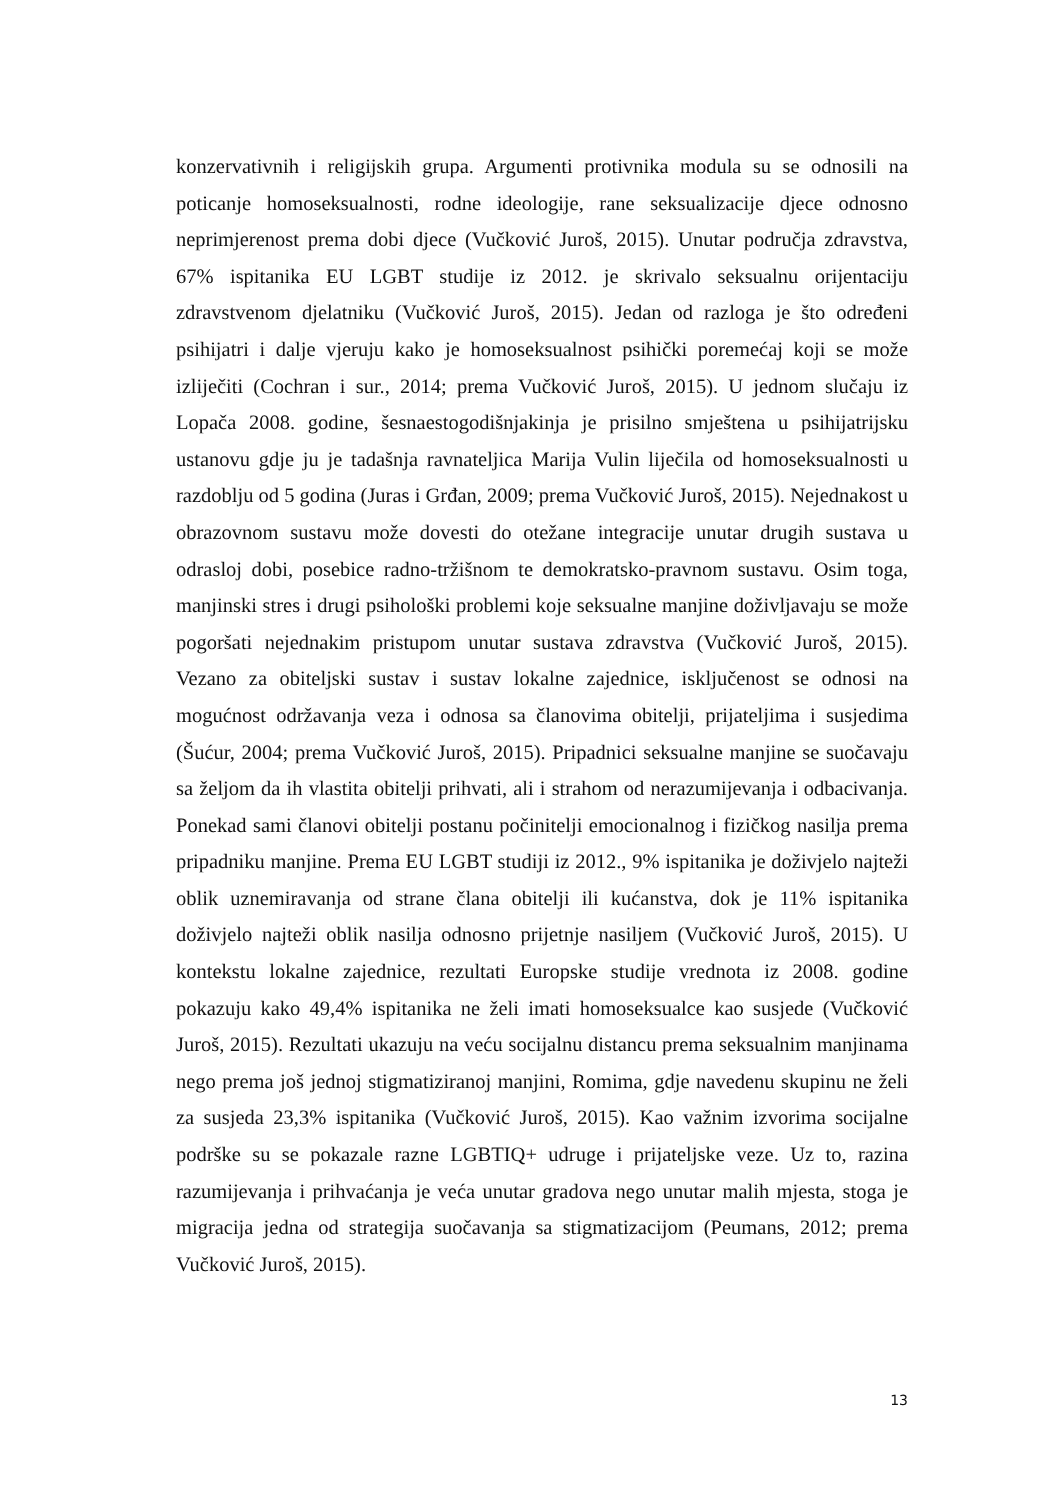konzervativnih i religijskih grupa. Argumenti protivnika modula su se odnosili na poticanje homoseksualnosti, rodne ideologije, rane seksualizacije djece odnosno neprimjerenost prema dobi djece (Vučković Juroš, 2015). Unutar područja zdravstva, 67% ispitanika EU LGBT studije iz 2012. je skrivalo seksualnu orijentaciju zdravstvenom djelatniku (Vučković Juroš, 2015). Jedan od razloga je što određeni psihijatri i dalje vjeruju kako je homoseksualnost psihički poremećaj koji se može izliječiti (Cochran i sur., 2014; prema Vučković Juroš, 2015). U jednom slučaju iz Lopača 2008. godine, šesnaestogodišnjakinja je prisilno smještena u psihijatrijsku ustanovu gdje ju je tadašnja ravnateljica Marija Vulin liječila od homoseksualnosti u razdoblju od 5 godina (Juras i Grđan, 2009; prema Vučković Juroš, 2015). Nejednakost u obrazovnom sustavu može dovesti do otežane integracije unutar drugih sustava u odrasloj dobi, posebice radno-tržišnom te demokratsko-pravnom sustavu. Osim toga, manjinski stres i drugi psihološki problemi koje seksualne manjine doživljavaju se može pogoršati nejednakim pristupom unutar sustava zdravstva (Vučković Juroš, 2015). Vezano za obiteljski sustav i sustav lokalne zajednice, isključenost se odnosi na mogućnost održavanja veza i odnosa sa članovima obitelji, prijateljima i susjedima (Šućur, 2004; prema Vučković Juroš, 2015). Pripadnici seksualne manjine se suočavaju sa željom da ih vlastita obitelji prihvati, ali i strahom od nerazumijevanja i odbacivanja. Ponekad sami članovi obitelji postanu počinitelji emocionalnog i fizičkog nasilja prema pripadniku manjine. Prema EU LGBT studiji iz 2012., 9% ispitanika je doživjelo najteži oblik uznemiravanja od strane člana obitelji ili kućanstva, dok je 11% ispitanika doživjelo najteži oblik nasilja odnosno prijetnje nasiljem (Vučković Juroš, 2015). U kontekstu lokalne zajednice, rezultati Europske studije vrednota iz 2008. godine pokazuju kako 49,4% ispitanika ne želi imati homoseksualce kao susjede (Vučković Juroš, 2015). Rezultati ukazuju na veću socijalnu distancu prema seksualnim manjinama nego prema još jednoj stigmatiziranoj manjini, Romima, gdje navedenu skupinu ne želi za susjeda 23,3% ispitanika (Vučković Juroš, 2015). Kao važnim izvorima socijalne podrške su se pokazale razne LGBTIQ+ udruge i prijateljske veze. Uz to, razina razumijevanja i prihvaćanja je veća unutar gradova nego unutar malih mjesta, stoga je migracija jedna od strategija suočavanja sa stigmatizacijom (Peumans, 2012; prema Vučković Juroš, 2015).
13